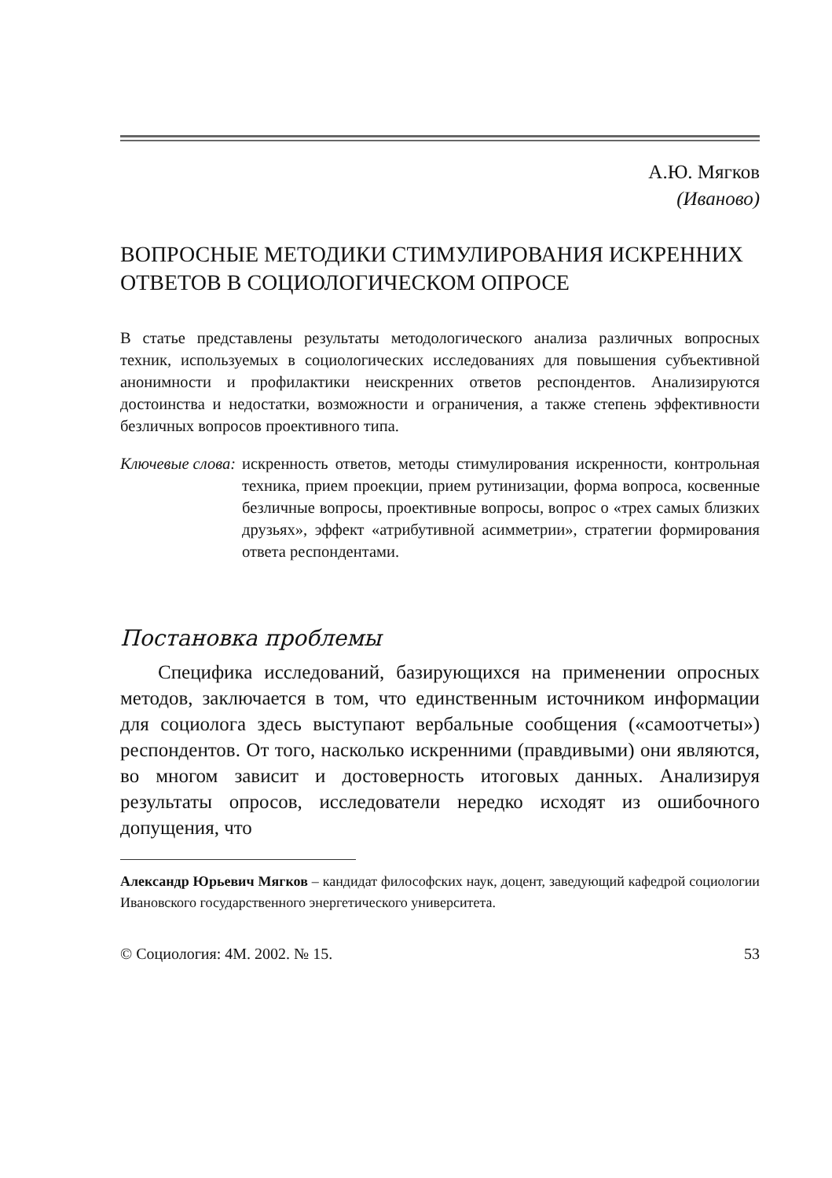А.Ю. Мягков
(Иваново)
ВОПРОСНЫЕ МЕТОДИКИ СТИМУЛИРОВАНИЯ ИСКРЕННИХ ОТВЕТОВ В СОЦИОЛОГИЧЕСКОМ ОПРОСЕ
В статье представлены результаты методологического анализа различных вопросных техник, используемых в социологических исследованиях для повышения субъективной анонимности и профилактики неискренних ответов респондентов. Анализируются достоинства и недостатки, возможности и ограничения, а также степень эффективности безличных вопросов проективного типа.
Ключевые слова: искренность ответов, методы стимулирования искренности, контрольная техника, прием проекции, прием рутинизации, форма вопроса, косвенные безличные вопросы, проективные вопросы, вопрос о «трех самых близких друзьях», эффект «атрибутивной асимметрии», стратегии формирования ответа респондентами.
Постановка проблемы
Специфика исследований, базирующихся на применении опросных методов, заключается в том, что единственным источником информации для социолога здесь выступают вербальные сообщения («самоотчеты») респондентов. От того, насколько искренними (правдивыми) они являются, во многом зависит и достоверность итоговых данных. Анализируя результаты опросов, исследователи нередко исходят из ошибочного допущения, что
Александр Юрьевич Мягков – кандидат философских наук, доцент, заведующий кафедрой социологии Ивановского государственного энергетического университета.
© Социология: 4М. 2002. № 15. 53